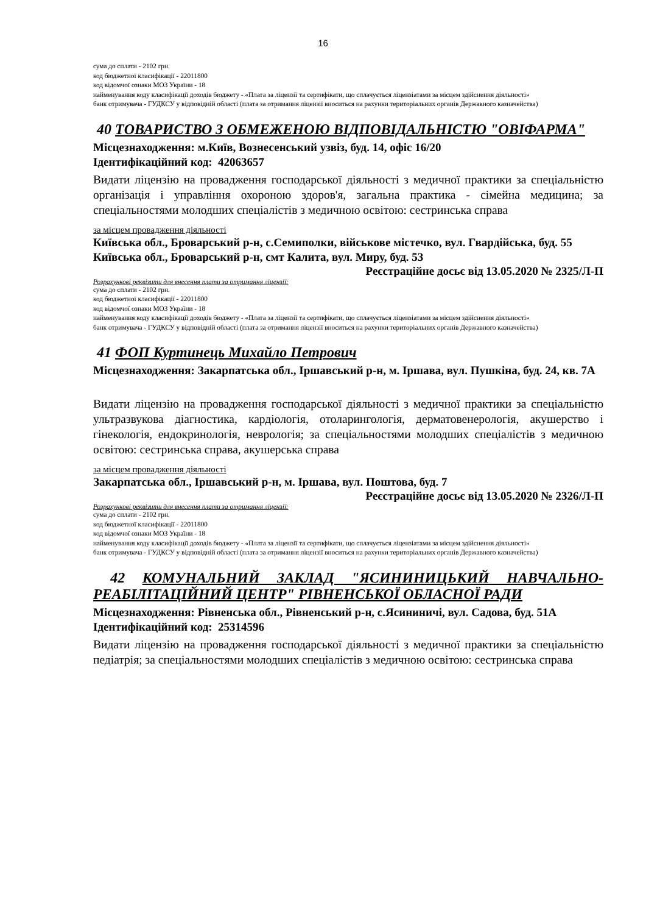16
сума до сплати - 2102 грн.
код бюджетної класифікації - 22011800
код відомчої ознаки МОЗ України - 18
найменування коду класифікації доходів бюджету - «Плата за ліцензії та сертифікати, що сплачується ліцензіатами за місцем здійснення діяльності»
банк отримувача - ГУДКСУ у відповідній області (плата за отримання ліцензії вноситься на рахунки територіальних органів Державного казначейства)
40 ТОВАРИСТВО З ОБМЕЖЕНОЮ ВІДПОВІДАЛЬНІСТЮ "ОВІФАРМА"
Місцезнаходження: м.Київ, Вознесенський узвіз, буд. 14, офіс 16/20
Ідентифікаційний код: 42063657
Видати ліцензію на провадження господарської діяльності з медичної практики за спеціальністю організація і управління охороною здоров'я, загальна практика - сімейна медицина; за спеціальностями молодших спеціалістів з медичною освітою: сестринська справа
за місцем провадження діяльності
Київська обл., Броварський р-н, с.Семиполки, військове містечко, вул. Гвардійська, буд. 55
Київська обл., Броварський р-н, смт Калита, вул. Миру, буд. 53
Реєстраційне досьє від 13.05.2020 № 2325/Л-П
Розрахункові реквізити для внесення плати за отримання ліцензії:
сума до сплати - 2102 грн.
код бюджетної класифікації - 22011800
код відомчої ознаки МОЗ України - 18
найменування коду класифікації доходів бюджету - «Плата за ліцензії та сертифікати, що сплачується ліцензіатами за місцем здійснення діяльності»
банк отримувача - ГУДКСУ у відповідній області (плата за отримання ліцензії вноситься на рахунки територіальних органів Державного казначейства)
41 ФОП Куртинець Михайло Петрович
Місцезнаходження: Закарпатська обл., Іршавський р-н, м. Іршава, вул. Пушкіна, буд. 24, кв. 7А
Видати ліцензію на провадження господарської діяльності з медичної практики за спеціальністю ультразвукова діагностика, кардіологія, отоларингологія, дерматовенерологія, акушерство і гінекологія, ендокринологія, неврологія; за спеціальностями молодших спеціалістів з медичною освітою: сестринська справа, акушерська справа
за місцем провадження діяльності
Закарпатська обл., Іршавський р-н, м. Іршава, вул. Поштова, буд. 7
Реєстраційне досьє від 13.05.2020 № 2326/Л-П
Розрахункові реквізити для внесення плати за отримання ліцензії:
сума до сплати - 2102 грн.
код бюджетної класифікації - 22011800
код відомчої ознаки МОЗ України - 18
найменування коду класифікації доходів бюджету - «Плата за ліцензії та сертифікати, що сплачується ліцензіатами за місцем здійснення діяльності»
банк отримувача - ГУДКСУ у відповідній області (плата за отримання ліцензії вноситься на рахунки територіальних органів Державного казначейства)
42 КОМУНАЛЬНИЙ ЗАКЛАД "ЯСИНИНИЦЬКИЙ НАВЧАЛЬНО-РЕАБІЛІТАЦІЙНИЙ ЦЕНТР" РІВНЕНСЬКОЇ ОБЛАСНОЇ РАДИ
Місцезнаходження: Рівненська обл., Рівненський р-н, с.Ясининичі, вул. Садова, буд. 51А
Ідентифікаційний код: 25314596
Видати ліцензію на провадження господарської діяльності з медичної практики за спеціальністю педіатрія; за спеціальностями молодших спеціалістів з медичною освітою: сестринська справа